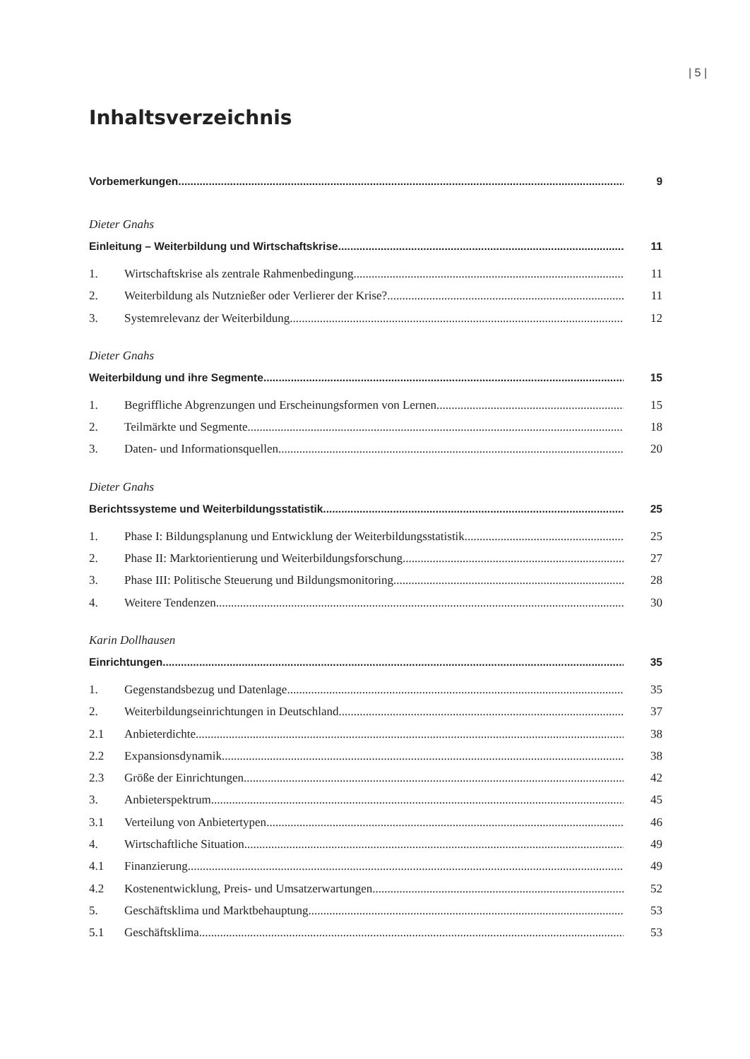| 5 |
Inhaltsverzeichnis
Vorbemerkungen 9
Dieter Gnahs
Einleitung – Weiterbildung und Wirtschaftskrise 11
1. Wirtschaftskrise als zentrale Rahmenbedingung 11
2. Weiterbildung als Nutznießer oder Verlierer der Krise? 11
3. Systemrelevanz der Weiterbildung 12
Dieter Gnahs
Weiterbildung und ihre Segmente 15
1. Begriffliche Abgrenzungen und Erscheinungsformen von Lernen 15
2. Teilmärkte und Segmente 18
3. Daten- und Informationsquellen 20
Dieter Gnahs
Berichtssysteme und Weiterbildungsstatistik 25
1. Phase I: Bildungsplanung und Entwicklung der Weiterbildungsstatistik 25
2. Phase II: Marktorientierung und Weiterbildungsforschung 27
3. Phase III: Politische Steuerung und Bildungsmonitoring 28
4. Weitere Tendenzen 30
Karin Dollhausen
Einrichtungen 35
1. Gegenstandsbezug und Datenlage 35
2. Weiterbildungseinrichtungen in Deutschland 37
2.1 Anbieterdichte 38
2.2 Expansionsdynamik 38
2.3 Größe der Einrichtungen 42
3. Anbieterspektrum 45
3.1 Verteilung von Anbietertypen 46
4. Wirtschaftliche Situation 49
4.1 Finanzierung 49
4.2 Kostenentwicklung, Preis- und Umsatzerwartungen 52
5. Geschäftsklima und Marktbehauptung 53
5.1 Geschäftsklima 53